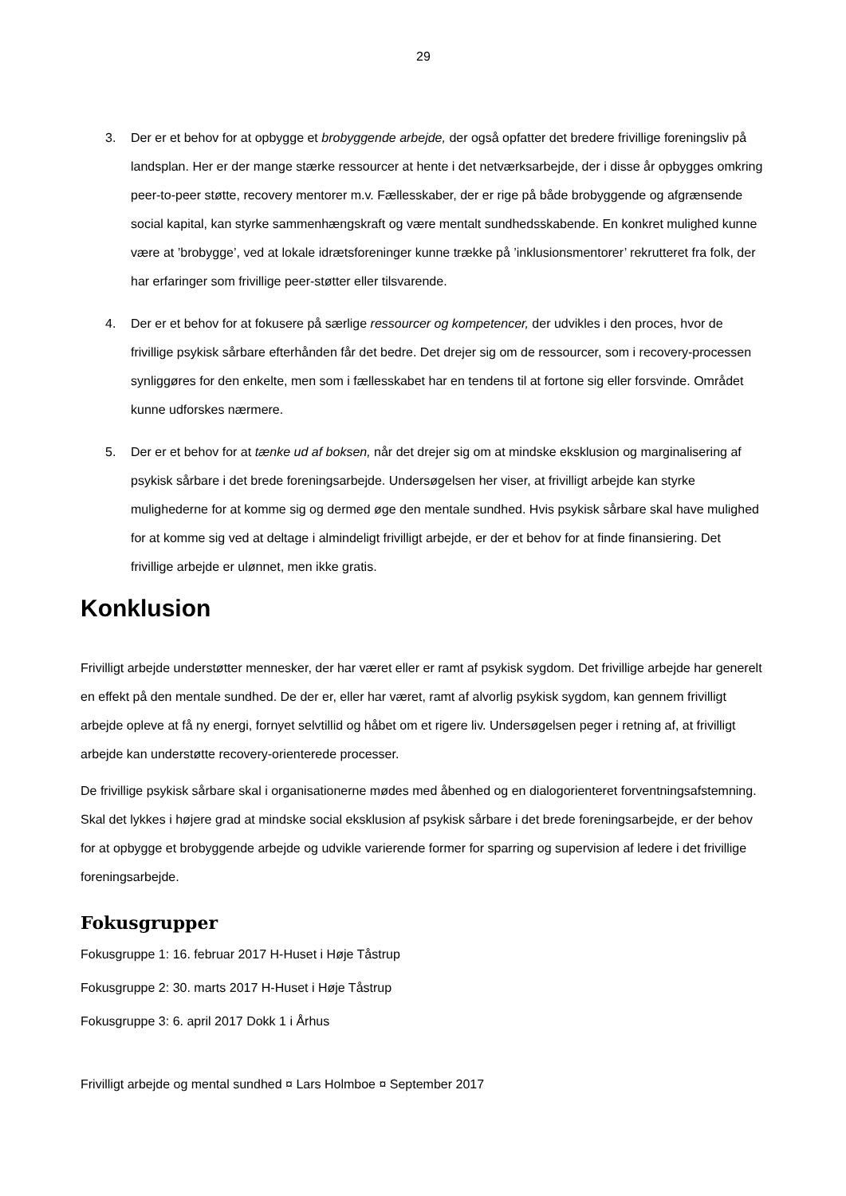29
3. Der er et behov for at opbygge et brobyggende arbejde, der også opfatter det bredere frivillige foreningsliv på landsplan. Her er der mange stærke ressourcer at hente i det netværksarbejde, der i disse år opbygges omkring peer-to-peer støtte, recovery mentorer m.v. Fællesskaber, der er rige på både brobyggende og afgrænsende social kapital, kan styrke sammenhængskraft og være mentalt sundhedsskabende. En konkret mulighed kunne være at ’brobygge’, ved at lokale idrætsforeninger kunne trække på ’inklusionsmentorer’ rekrutteret fra folk, der har erfaringer som frivillige peer-støtter eller tilsvarende.
4. Der er et behov for at fokusere på særlige ressourcer og kompetencer, der udvikles i den proces, hvor de frivillige psykisk sårbare efterhånden får det bedre. Det drejer sig om de ressourcer, som i recovery-processen synliggøres for den enkelte, men som i fællesskabet har en tendens til at fortone sig eller forsvinde. Området kunne udforskes nærmere.
5. Der er et behov for at tænke ud af boksen, når det drejer sig om at mindske eksklusion og marginalisering af psykisk sårbare i det brede foreningsarbejde. Undersøgelsen her viser, at frivilligt arbejde kan styrke mulighederne for at komme sig og dermed øge den mentale sundhed. Hvis psykisk sårbare skal have mulighed for at komme sig ved at deltage i almindeligt frivilligt arbejde, er der et behov for at finde finansiering. Det frivillige arbejde er ulønnet, men ikke gratis.
Konklusion
Frivilligt arbejde understøtter mennesker, der har været eller er ramt af psykisk sygdom. Det frivillige arbejde har generelt en effekt på den mentale sundhed. De der er, eller har været, ramt af alvorlig psykisk sygdom, kan gennem frivilligt arbejde opleve at få ny energi, fornyet selvtillid og håbet om et rigere liv. Undersøgelsen peger i retning af, at frivilligt arbejde kan understøtte recovery-orienterede processer.
De frivillige psykisk sårbare skal i organisationerne mødes med åbenhed og en dialogorienteret forventningsafstemning. Skal det lykkes i højere grad at mindske social eksklusion af psykisk sårbare i det brede foreningsarbejde, er der behov for at opbygge et brobyggende arbejde og udvikle varierende former for sparring og supervision af ledere i det frivillige foreningsarbejde.
Fokusgrupper
Fokusgruppe 1: 16. februar 2017 H-Huset i Høje Tåstrup
Fokusgruppe 2: 30. marts 2017 H-Huset i Høje Tåstrup
Fokusgruppe 3: 6. april 2017 Dokk 1 i Århus
Frivilligt arbejde og mental sundhed ¤ Lars Holmboe ¤ September 2017